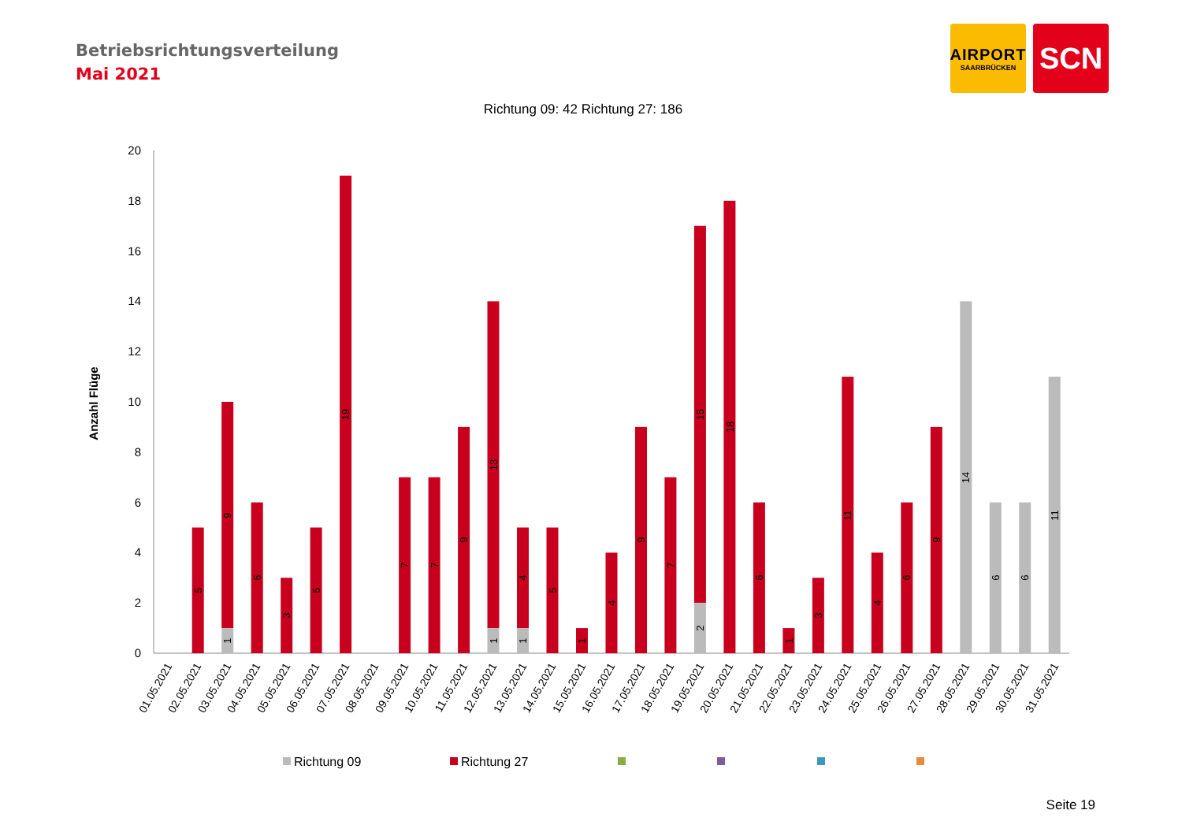Betriebsrichtungsverteilung
Mai 2021
AIRPORT
SAARBRÜCKEN
SCN
Richtung 09: 42 Richtung 27: 186
Anzahl Flüge
0
2
4
6
8
10
12
14
16
18
20
5
1
9
6
3
5
19
7
7
9
1
13
1
4
5
1
4
9
7
2
15
18
6
1
3
11
4
6
9
14
6
6
11
01.05.2021
02.05.2021
03.05.2021
04.05.2021
05.05.2021
06.05.2021
07.05.2021
08.05.2021
09.05.2021
10.05.2021
11.05.2021
12.05.2021
13.05.2021
14.05.2021
15.05.2021
16.05.2021
17.05.2021
18.05.2021
19.05.2021
20.05.2021
21.05.2021
22.05.2021
23.05.2021
24.05.2021
25.05.2021
26.05.2021
27.05.2021
28.05.2021
29.05.2021
30.05.2021
31.05.2021
Richtung 09
Richtung 27
Seite 19